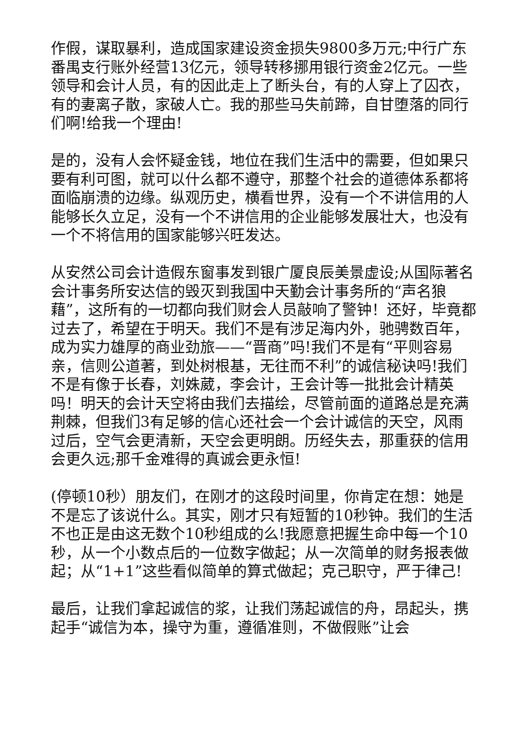作假，谋取暴利，造成国家建设资金损失9800多万元;中行广东番禺支行账外经营13亿元，领导转移挪用银行资金2亿元。一些领导和会计人员，有的因此走上了断头台，有的人穿上了囚衣，有的妻离子散，家破人亡。我的那些马失前蹄，自甘堕落的同行们啊!给我一个理由!
是的，没有人会怀疑金钱，地位在我们生活中的需要，但如果只要有利可图，就可以什么都不遵守，那整个社会的道德体系都将面临崩溃的边缘。纵观历史，横看世界，没有一个不讲信用的人能够长久立足，没有一个不讲信用的企业能够发展壮大，也没有一个不将信用的国家能够兴旺发达。
从安然公司会计造假东窗事发到银广厦良辰美景虚设;从国际著名会计事务所安达信的毁灭到我国中天勤会计事务所的“声名狼藉”，这所有的一切都向我们财会人员敲响了警钟！还好，毕竟都过去了，希望在于明天。我们不是有涉足海内外，驰骋数百年，成为实力雄厚的商业劲旅——“晋商”吗!我们不是有“平则容易亲，信则公道著，到处树根基，无往而不利”的诚信秘诀吗!我们不是有像于长春，刘姝葳，李会计，王会计等一批批会计精英吗！明天的会计天空将由我们去描绘，尽管前面的道路总是充满荆棘，但我们3有足够的信心还社会一个会计诚信的天空，风雨过后，空气会更清新，天空会更明朗。历经失去，那重获的信用会更久远;那千金难得的真诚会更永恒!
(停顿10秒）朋友们，在刚才的这段时间里，你肯定在想：她是不是忘了该说什么。其实，刚才只有短暂的10秒钟。我们的生活不也正是由这无数个10秒组成的么!我愿意把握生命中每一个10秒，从一个小数点后的一位数字做起；从一次简单的财务报表做起；从“1+1”这些看似简单的算式做起；克己职守，严于律己!
最后，让我们拿起诚信的浆，让我们荡起诚信的舟，昂起头，携起手“诚信为本，操守为重，遵循准则，不做假账”让会